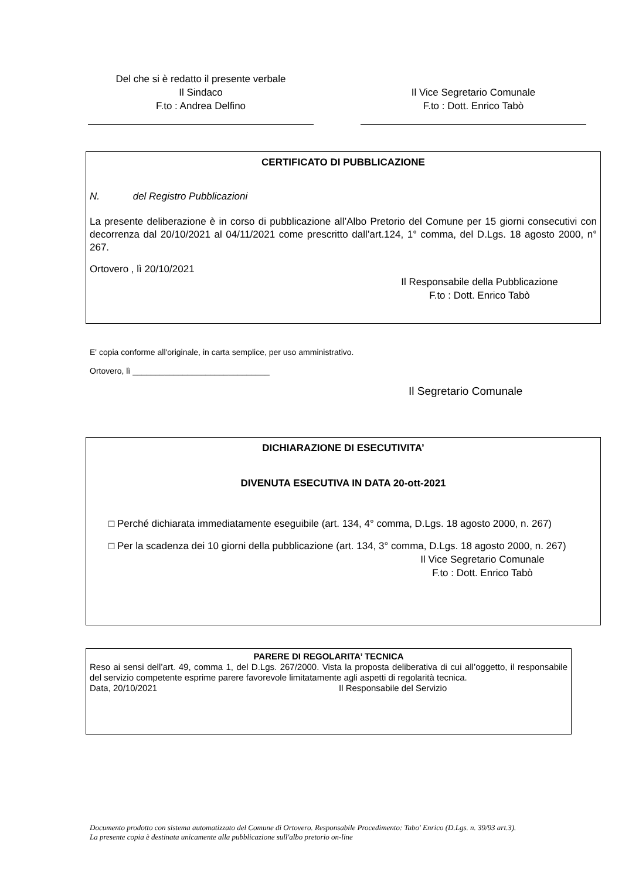Del che si è redatto il presente verbale
Il Sindaco
F.to : Andrea Delfino
Il Vice Segretario Comunale
F.to : Dott. Enrico Tabò
CERTIFICATO DI PUBBLICAZIONE
N. del Registro Pubblicazioni
La presente deliberazione è in corso di pubblicazione all’Albo Pretorio del Comune per 15 giorni consecutivi con decorrenza dal 20/10/2021 al 04/11/2021 come prescritto dall’art.124, 1° comma, del D.Lgs. 18 agosto 2000, n° 267.
Ortovero , lì 20/10/2021
Il Responsabile della Pubblicazione
F.to : Dott. Enrico Tabò
E' copia conforme all'originale, in carta semplice, per uso amministrativo.
Ortovero, lì ______________________________
Il Segretario Comunale
DICHIARAZIONE DI ESECUTIVITA’
DIVENUTA ESECUTIVA IN DATA 20-ott-2021
□ Perché dichiarata immediatamente eseguibile (art. 134, 4° comma, D.Lgs. 18 agosto 2000, n. 267)
□ Per la scadenza dei 10 giorni della pubblicazione (art. 134, 3° comma, D.Lgs. 18 agosto 2000, n. 267)
Il Vice Segretario Comunale
F.to : Dott. Enrico Tabò
PARERE DI REGOLARITA’ TECNICA
Reso ai sensi dell’art. 49, comma 1, del D.Lgs. 267/2000. Vista la proposta deliberativa di cui all’oggetto, il responsabile del servizio competente esprime parere favorevole limitatamente agli aspetti di regolarità tecnica.
Data, 20/10/2021 Il Responsabile del Servizio
Documento prodotto con sistema automatizzato del Comune di Ortovero. Responsabile Procedimento: Tabo' Enrico (D.Lgs. n. 39/93 art.3).
La presente copia è destinata unicamente alla pubblicazione sull'albo pretorio on-line